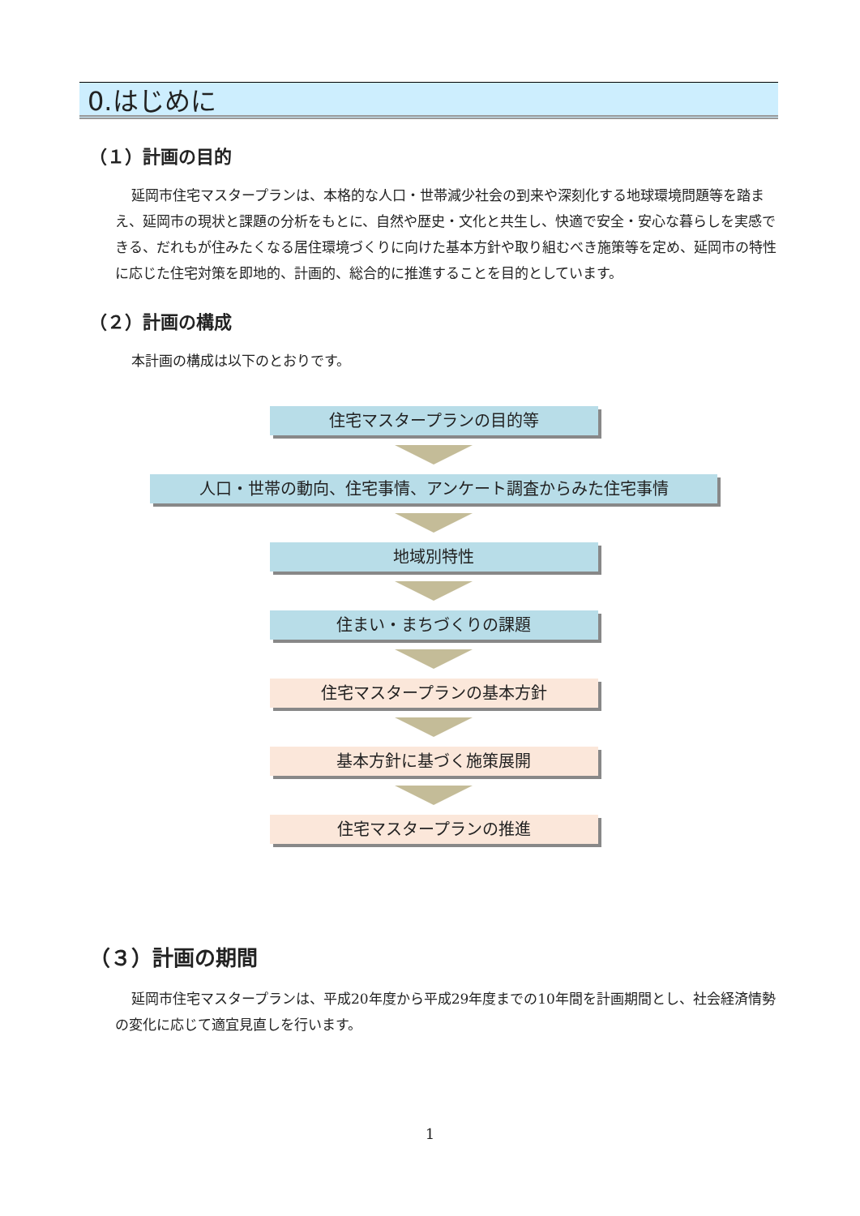0.はじめに
（１）計画の目的
延岡市住宅マスタープランは、本格的な人口・世帯減少社会の到来や深刻化する地球環境問題等を踏まえ、延岡市の現状と課題の分析をもとに、自然や歴史・文化と共生し、快適で安全・安心な暮らしを実感できる、だれもが住みたくなる居住環境づくりに向けた基本方針や取り組むべき施策等を定め、延岡市の特性に応じた住宅対策を即地的、計画的、総合的に推進することを目的としています。
（２）計画の構成
本計画の構成は以下のとおりです。
住宅マスタープランの目的等
人口・世帯の動向、住宅事情、アンケート調査からみた住宅事情
地域別特性
住まい・まちづくりの課題
住宅マスタープランの基本方針
基本方針に基づく施策展開
住宅マスタープランの推進
（３）計画の期間
延岡市住宅マスタープランは、平成20年度から平成29年度までの10年間を計画期間とし、社会経済情勢の変化に応じて適宜見直しを行います。
1